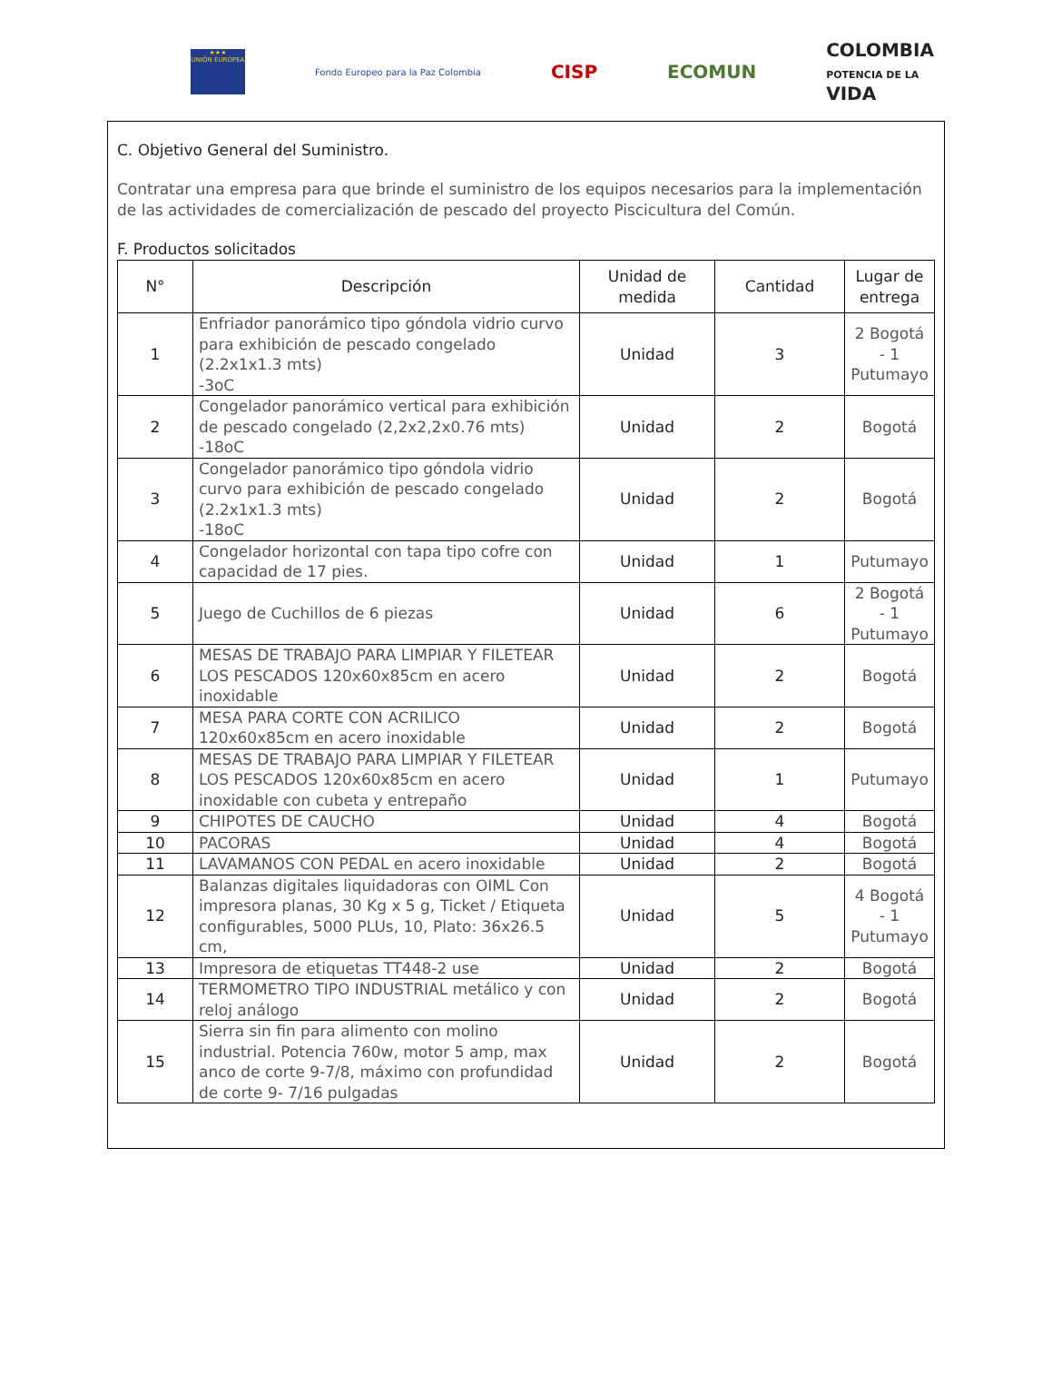★★★
UNIÓN EUROPEA
Fondo Europeo para la Paz Colombia
CISP ECOMUN
COLOMBIA
POTENCIA DE LA
VIDA
C. Objetivo General del Suministro.
Contratar una empresa para que brinde el suministro de los equipos necesarios para la implementación de las actividades de comercialización de pescado del proyecto Piscicultura del Común.
F. Productos solicitados
| N° | Descripción | Unidad de medida | Cantidad | Lugar de entrega |
| --- | --- | --- | --- | --- |
| 1 | Enfriador panorámico tipo góndola vidrio curvo para exhibición de pescado congelado (2.2x1x1.3 mts) -3oC | Unidad | 3 | 2 Bogotá - 1 Putumayo |
| 2 | Congelador panorámico vertical para exhibición de pescado congelado (2,2x2,2x0.76 mts) -18oC | Unidad | 2 | Bogotá |
| 3 | Congelador panorámico tipo góndola vidrio curvo para exhibición de pescado congelado (2.2x1x1.3 mts) -18oC | Unidad | 2 | Bogotá |
| 4 | Congelador horizontal con tapa tipo cofre con capacidad de 17 pies. | Unidad | 1 | Putumayo |
| 5 | Juego de Cuchillos de 6 piezas | Unidad | 6 | 2 Bogotá - 1 Putumayo |
| 6 | MESAS DE TRABAJO PARA LIMPIAR Y FILETEAR LOS PESCADOS 120x60x85cm en acero inoxidable | Unidad | 2 | Bogotá |
| 7 | MESA PARA CORTE CON ACRILICO 120x60x85cm en acero inoxidable | Unidad | 2 | Bogotá |
| 8 | MESAS DE TRABAJO PARA LIMPIAR Y FILETEAR LOS PESCADOS 120x60x85cm en acero inoxidable con cubeta y entrepaño | Unidad | 1 | Putumayo |
| 9 | CHIPOTES DE CAUCHO | Unidad | 4 | Bogotá |
| 10 | PACORAS | Unidad | 4 | Bogotá |
| 11 | LAVAMANOS CON PEDAL en acero inoxidable | Unidad | 2 | Bogotá |
| 12 | Balanzas digitales liquidadoras con OIML Con impresora planas, 30 Kg x 5 g, Ticket / Etiqueta configurables, 5000 PLUs, 10, Plato: 36x26.5 cm, | Unidad | 5 | 4 Bogotá - 1 Putumayo |
| 13 | Impresora de etiquetas TT448-2 use | Unidad | 2 | Bogotá |
| 14 | TERMOMETRO TIPO INDUSTRIAL metálico y con reloj análogo | Unidad | 2 | Bogotá |
| 15 | Sierra sin fin para alimento con molino industrial. Potencia 760w, motor 5 amp, max anco de corte 9-7/8, máximo con profundidad de corte 9- 7/16 pulgadas | Unidad | 2 | Bogotá |